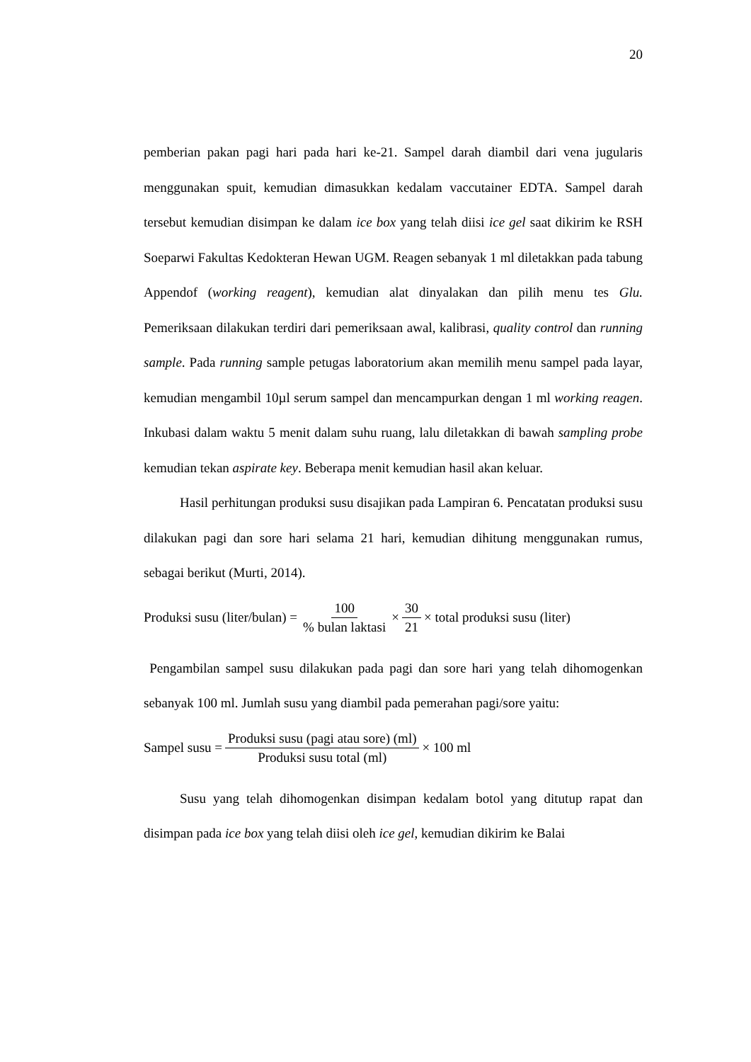20
pemberian pakan pagi hari pada hari ke-21. Sampel darah diambil dari vena jugularis menggunakan spuit, kemudian dimasukkan kedalam vaccutainer EDTA. Sampel darah tersebut kemudian disimpan ke dalam ice box yang telah diisi ice gel saat dikirim ke RSH Soeparwi Fakultas Kedokteran Hewan UGM. Reagen sebanyak 1 ml diletakkan pada tabung Appendof (working reagent), kemudian alat dinyalakan dan pilih menu tes Glu. Pemeriksaan dilakukan terdiri dari pemeriksaan awal, kalibrasi, quality control dan running sample. Pada running sample petugas laboratorium akan memilih menu sampel pada layar, kemudian mengambil 10µl serum sampel dan mencampurkan dengan 1 ml working reagen. Inkubasi dalam waktu 5 menit dalam suhu ruang, lalu diletakkan di bawah sampling probe kemudian tekan aspirate key. Beberapa menit kemudian hasil akan keluar.
Hasil perhitungan produksi susu disajikan pada Lampiran 6. Pencatatan produksi susu dilakukan pagi dan sore hari selama 21 hari, kemudian dihitung menggunakan rumus, sebagai berikut (Murti, 2014).
Produksi susu (liter/bulan) = 100% bulan laktasi × 30 21 × total produksi susu (liter)
Pengambilan sampel susu dilakukan pada pagi dan sore hari yang telah dihomogenkan sebanyak 100 ml. Jumlah susu yang diambil pada pemerahan pagi/sore yaitu:
Sampel susu = Produksi susu (pagi atau sore) (ml) Produksi susu total (ml) × 100 ml
Susu yang telah dihomogenkan disimpan kedalam botol yang ditutup rapat dan disimpan pada ice box yang telah diisi oleh ice gel, kemudian dikirim ke Balai